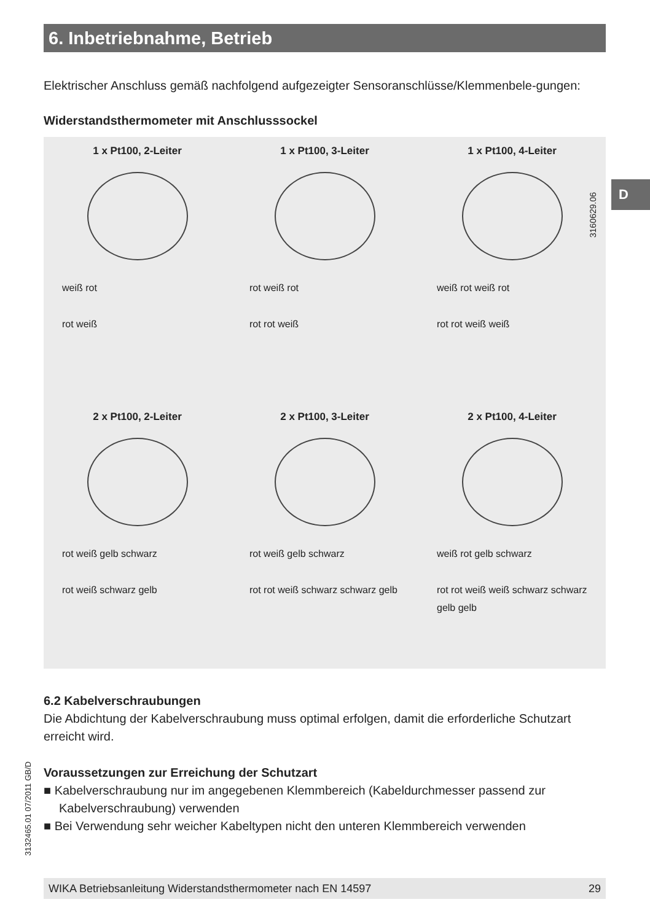6. Inbetriebnahme, Betrieb
D
Elektrischer Anschluss gemäß nachfolgend aufgezeigter Sensoranschlüsse/Klemmenbele-gungen:
Widerstandsthermometer mit Anschlusssockel
1 x Pt100, 2-Leiter
weiß rot
rot weiß
1 x Pt100, 3-Leiter
rot weiß rot
rot rot weiß
1 x Pt100, 4-Leiter
weiß rot weiß rot
rot rot weiß weiß
3160629.06
2 x Pt100, 2-Leiter
rot weiß gelb schwarz
rot weiß schwarz gelb
2 x Pt100, 3-Leiter
rot weiß gelb schwarz
rot rot weiß schwarz schwarz gelb
2 x Pt100, 4-Leiter
weiß rot gelb schwarz
rot rot weiß weiß schwarz schwarz gelb gelb
6.2 Kabelverschraubungen
Die Abdichtung der Kabelverschraubung muss optimal erfolgen, damit die erforderliche Schutzart erreicht wird.
Voraussetzungen zur Erreichung der Schutzart
■ Kabelverschraubung nur im angegebenen Klemmbereich (Kabeldurchmesser passend zur Kabelverschraubung) verwenden
■ Bei Verwendung sehr weicher Kabeltypen nicht den unteren Klemmbereich verwenden
3132465.01 07/2011 GB/D
WIKA Betriebsanleitung Widerstandsthermometer nach EN 14597 29